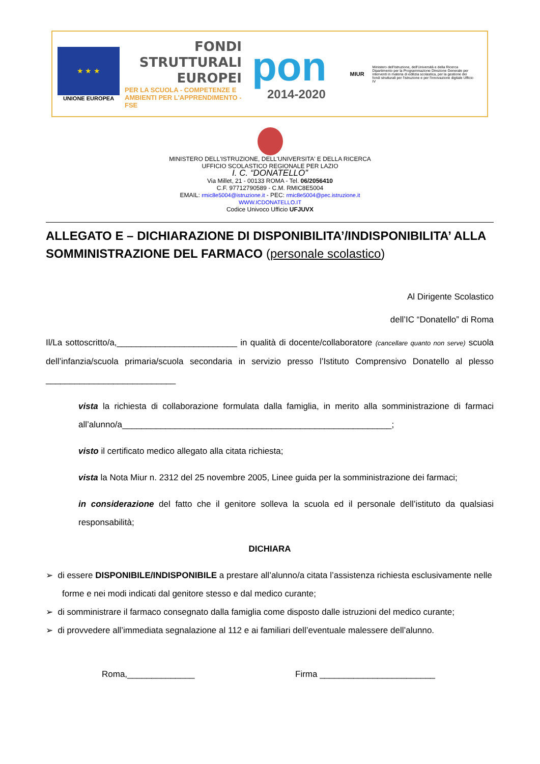★ ★ ★
UNIONE EUROPEA
FONDI
STRUTTURALI
EUROPEI
PER LA SCUOLA - COMPETENZE E AMBIENTI PER L'APPRENDIMENTO - FSE
pon
2014-2020
MIUR
Ministero dell'Istruzione, dell'Università e della Ricerca Dipartimento per la Programmazione Direzione Generale per interventi in materia di edilizia scolastica, per la gestione dei fondi strutturali per l'istruzione e per l'innovazione digitale Ufficio IV
MINISTERO DELL'ISTRUZIONE, DELL'UNIVERSITA' E DELLA RICERCA
UFFICIO SCOLASTICO REGIONALE PER LAZIO
I. C. “DONATELLO”
Via Millet, 21 - 00133 ROMA - Tel. 06/2056410
C.F. 97712790589 - C.M. RMIC8E5004
EMAIL: rmic8e5004@istruzione.it - PEC: rmic8e5004@pec.istruzione.it
WWW.ICDONATELLO.IT
Codice Univoco Ufficio UFJUVX
ALLEGATO E – DICHIARAZIONE DI DISPONIBILITA’/INDISPONIBILITA’ ALLA SOMMINISTRAZIONE DEL FARMACO (personale scolastico)
Al Dirigente Scolastico
dell’IC “Donatello” di Roma
Il/La sottoscritto/a,_________________________ in qualità di docente/collaboratore (cancellare quanto non serve) scuola dell’infanzia/scuola primaria/scuola secondaria in servizio presso l’Istituto Comprensivo Donatello al plesso ___________________________
vista la richiesta di collaborazione formulata dalla famiglia, in merito alla somministrazione di farmaci all’alunno/a________________________________________________________;
visto il certificato medico allegato alla citata richiesta;
vista la Nota Miur n. 2312 del 25 novembre 2005, Linee guida per la somministrazione dei farmaci;
in considerazione del fatto che il genitore solleva la scuola ed il personale dell’istituto da qualsiasi responsabilità;
DICHIARA
➢ di essere DISPONIBILE/INDISPONIBILE a prestare all’alunno/a citata l’assistenza richiesta esclusivamente nelle forme e nei modi indicati dal genitore stesso e dal medico curante;
➢ di somministrare il farmaco consegnato dalla famiglia come disposto dalle istruzioni del medico curante;
➢ di provvedere all’immediata segnalazione al 112 e ai familiari dell’eventuale malessere dell’alunno.
Roma,______________ Firma ________________________